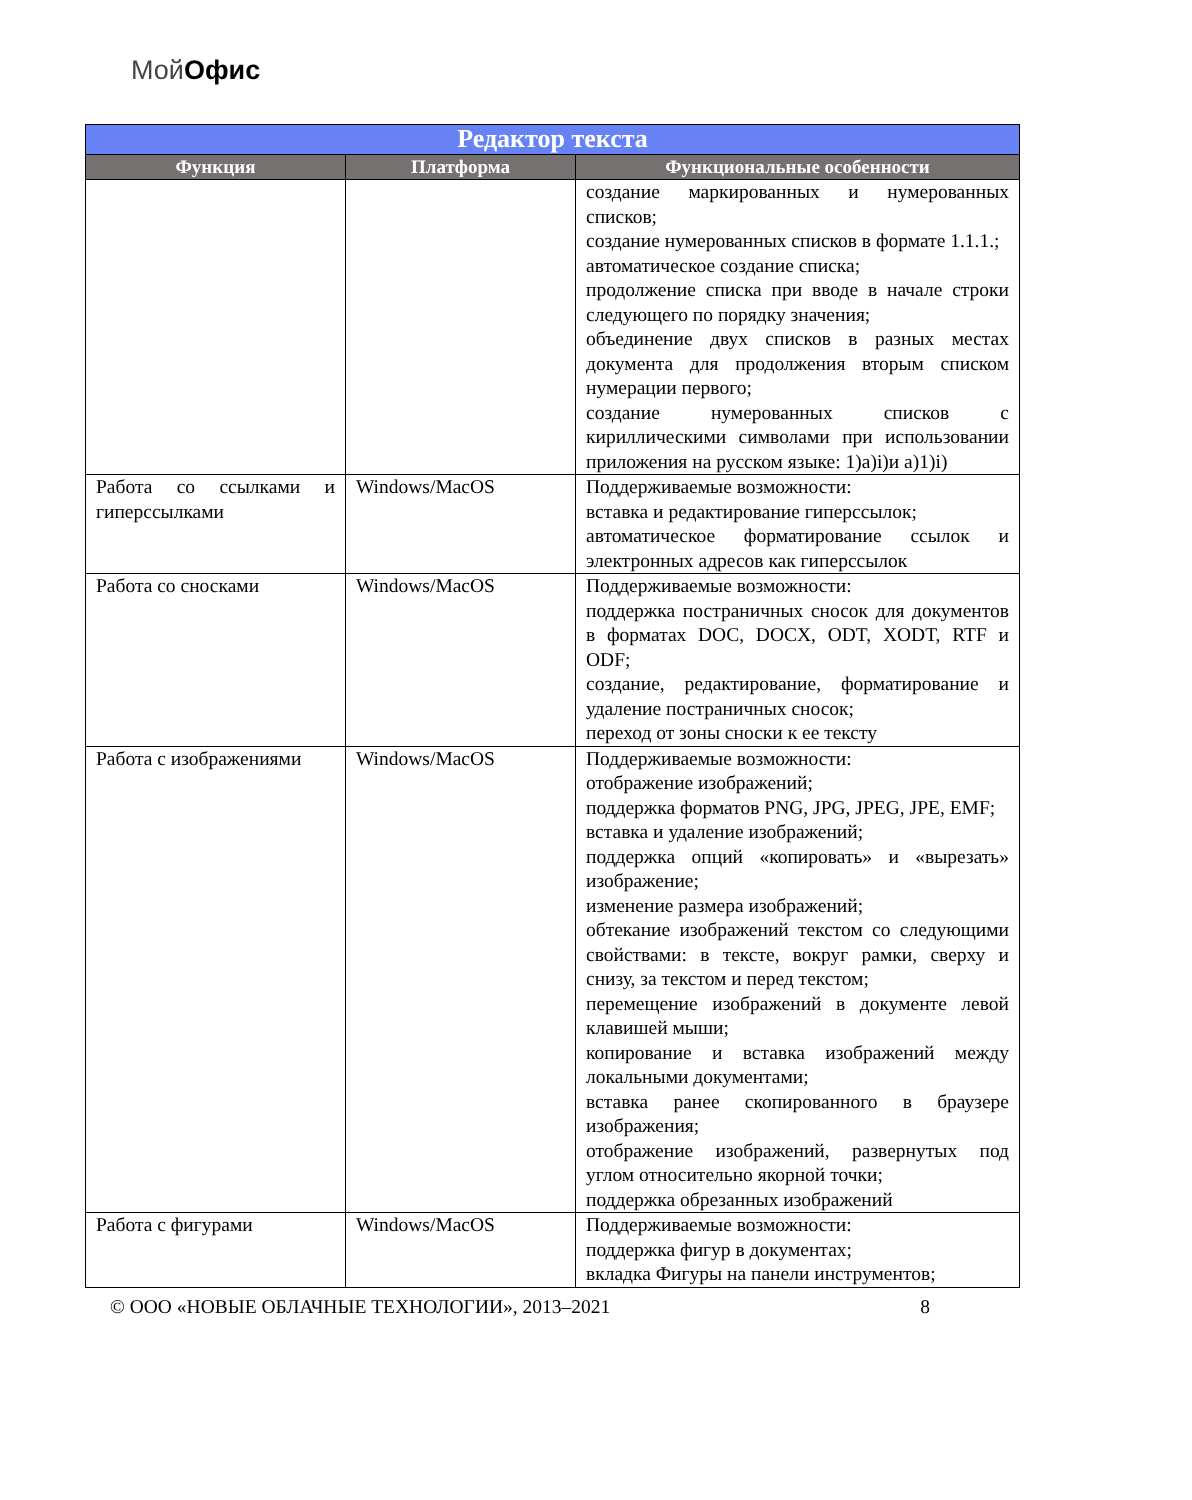МойОфис
| Редактор текста | | |
| --- | --- | --- |
| Функция | Платформа | Функциональные особенности |
| | | создание маркированных и нумерованных списков; создание нумерованных списков в формате 1.1.1.; автоматическое создание списка; продолжение списка при вводе в начале строки следующего по порядку значения; объединение двух списков в разных местах документа для продолжения вторым списком нумерации первого; создание нумерованных списков с кириллическими символами при использовании приложения на русском языке: 1)а)i)и а)1)i) |
| Работа со ссылками и гиперссылками | Windows/MacOS | Поддерживаемые возможности: вставка и редактирование гиперссылок; автоматическое форматирование ссылок и электронных адресов как гиперссылок |
| Работа со сносками | Windows/MacOS | Поддерживаемые возможности: поддержка постраничных сносок для документов в форматах DOC, DOCX, ODT, XODT, RTF и ODF; создание, редактирование, форматирование и удаление постраничных сносок; переход от зоны сноски к ее тексту |
| Работа с изображениями | Windows/MacOS | Поддерживаемые возможности: отображение изображений; поддержка форматов PNG, JPG, JPEG, JPE, EMF; вставка и удаление изображений; поддержка опций «копировать» и «вырезать» изображение; изменение размера изображений; обтекание изображений текстом со следующими свойствами: в тексте, вокруг рамки, сверху и снизу, за текстом и перед текстом; перемещение изображений в документе левой клавишей мыши; копирование и вставка изображений между локальными документами; вставка ранее скопированного в браузере изображения; отображение изображений, развернутых под углом относительно якорной точки; поддержка обрезанных изображений |
| Работа с фигурами | Windows/MacOS | Поддерживаемые возможности: поддержка фигур в документах; вкладка Фигуры на панели инструментов; |
© ООО «НОВЫЕ ОБЛАЧНЫЕ ТЕХНОЛОГИИ», 2013–2021 8